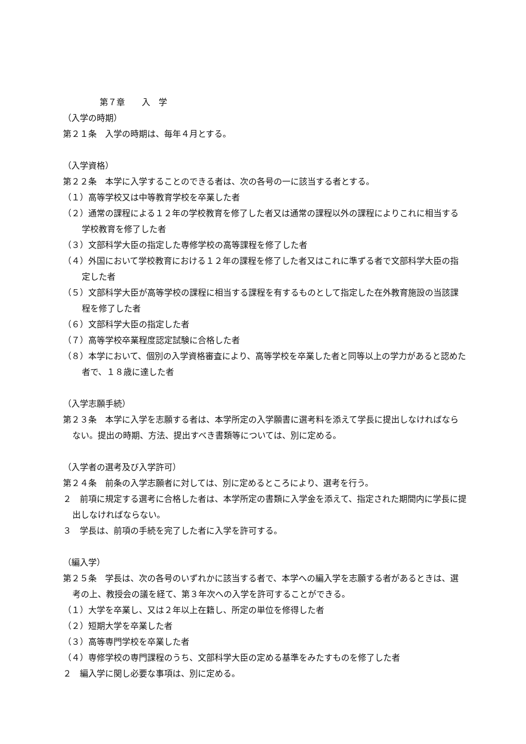第７章　　入　学
（入学の時期）
第２１条　入学の時期は、毎年４月とする。
（入学資格）
第２２条　本学に入学することのできる者は、次の各号の一に該当する者とする。
（１）高等学校又は中等教育学校を卒業した者
（２）通常の課程による１２年の学校教育を修了した者又は通常の課程以外の課程によりこれに相当する学校教育を修了した者
（３）文部科学大臣の指定した専修学校の高等課程を修了した者
（４）外国において学校教育における１２年の課程を修了した者又はこれに準ずる者で文部科学大臣の指定した者
（５）文部科学大臣が高等学校の課程に相当する課程を有するものとして指定した在外教育施設の当該課程を修了した者
（６）文部科学大臣の指定した者
（７）高等学校卒業程度認定試験に合格した者
（８）本学において、個別の入学資格審査により、高等学校を卒業した者と同等以上の学力があると認めた者で、１８歳に達した者
（入学志願手続）
第２３条　本学に入学を志願する者は、本学所定の入学願書に選考料を添えて学長に提出しなければならない。提出の時期、方法、提出すべき書類等については、別に定める。
（入学者の選考及び入学許可）
第２４条　前条の入学志願者に対しては、別に定めるところにより、選考を行う。
２　前項に規定する選考に合格した者は、本学所定の書類に入学金を添えて、指定された期間内に学長に提出しなければならない。
３　学長は、前項の手続を完了した者に入学を許可する。
（編入学）
第２５条　学長は、次の各号のいずれかに該当する者で、本学への編入学を志願する者があるときは、選考の上、教授会の議を経て、第３年次への入学を許可することができる。
（１）大学を卒業し、又は２年以上在籍し、所定の単位を修得した者
（２）短期大学を卒業した者
（３）高等専門学校を卒業した者
（４）専修学校の専門課程のうち、文部科学大臣の定める基準をみたすものを修了した者
２　編入学に関し必要な事項は、別に定める。